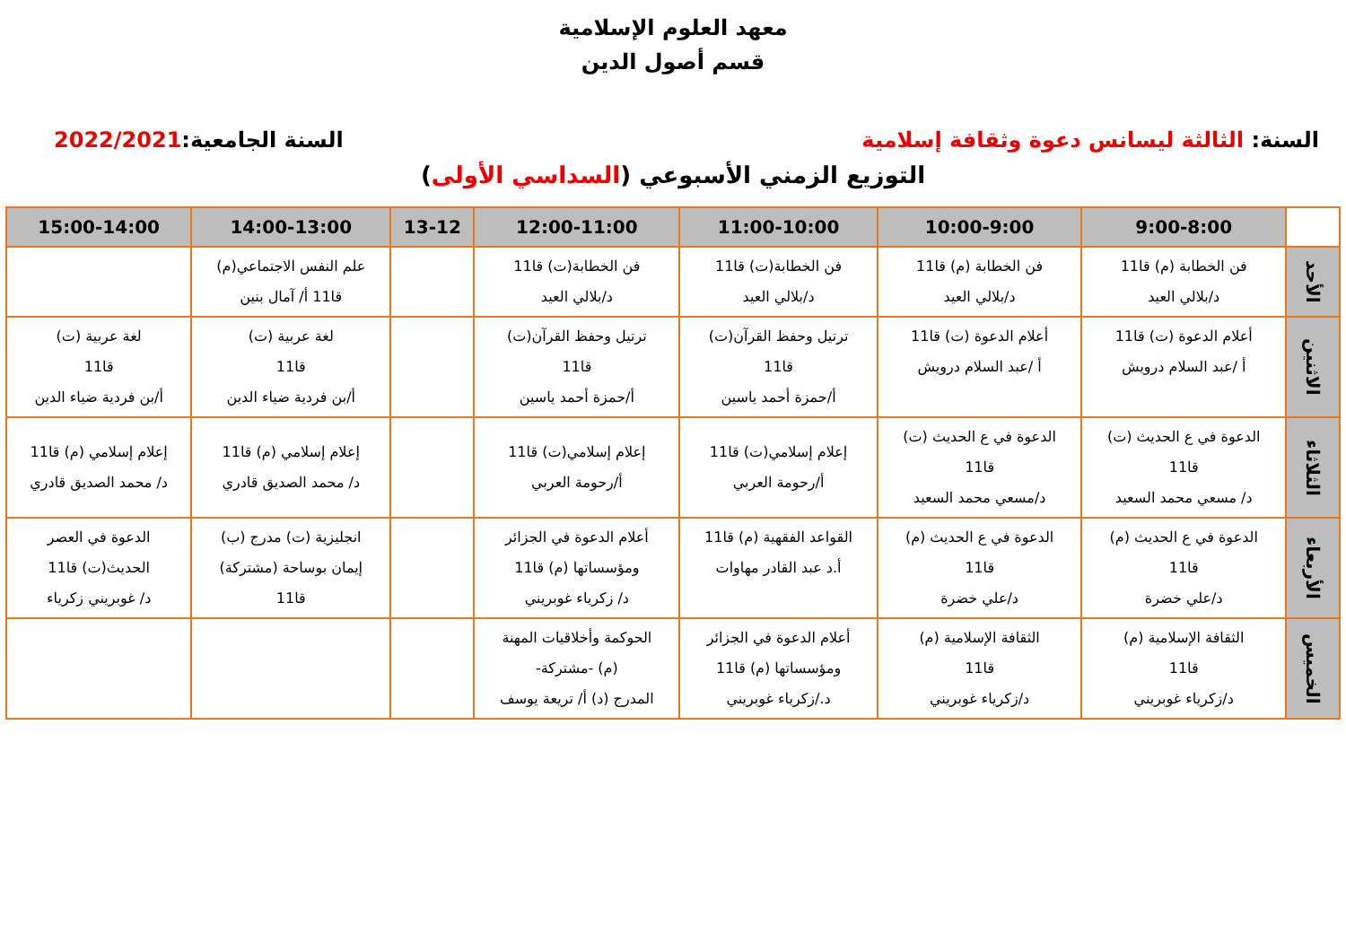معهد العلوم الإسلامية
قسم أصول الدين
السنة: الثالثة ليسانس دعوة وثقافة إسلامية السنة الجامعية:2022/2021
التوزيع الزمني الأسبوعي (السداسي الأولى)
| | 9:00-8:00 | 10:00-9:00 | 11:00-10:00 | 12:00-11:00 | 13-12 | 14:00-13:00 | 15:00-14:00 |
| --- | --- | --- | --- | --- | --- | --- | --- |
| الأحد | فن الخطابة (م) قا11 د/بلالي العيد | فن الخطابة (م) قا11 د/بلالي العيد | فن الخطابة(ت) قا11 د/بلالي العيد | فن الخطابة(ت) قا11 د/بلالي العيد | | علم النفس الاجتماعي(م) قا11 أ/ آمال بنين | |
| الاثنين | أعلام الدعوة (ت) قا11 أ /عبد السلام درويش | أعلام الدعوة (ت) قا11 أ /عبد السلام درويش | ترتيل وحفظ القرآن(ت) قا11 أ/حمزة أحمد ياسين | ترتيل وحفظ القرآن(ت) قا11 أ/حمزة أحمد ياسين | | لغة عربية (ت) قا11 أ/بن فردية ضياء الدين | لغة عربية (ت) قا11 أ/بن فردية ضياء الدين |
| الثلاثاء | الدعوة في ع الحديث (ت) قا11 د/ مسعي محمد السعيد | الدعوة في ع الحديث (ت) قا11 د/مسعي محمد السعيد | إعلام إسلامي(ت) قا11 أ/رحومة العربي | إعلام إسلامي(ت) قا11 أ/رحومة العربي | | إعلام إسلامي (م) قا11 د/ محمد الصديق قادري | إعلام إسلامي (م) قا11 د/ محمد الصديق قادري |
| الأربعاء | الدعوة في ع الحديث (م) قا11 د/علي خضرة | الدعوة في ع الحديث (م) قا11 د/علي خضرة | القواعد الفقهية (م) قا11 أ.د عبد القادر مهاوات | أعلام الدعوة في الجزائر ومؤسساتها (م) قا11 د/ زكرياء غوبريني | | انجليزية (ت) مدرج (ب) إيمان بوساحة (مشتركة) قا11 | الدعوة في العصر الحديث(ت) قا11 د/ غوبريني زكرياء |
| الخميس | الثقافة الإسلامية (م) قا11 د/زكرياء غوبريني | الثقافة الإسلامية (م) قا11 د/زكرياء غوبريني | أعلام الدعوة في الجزائر ومؤسساتها (م) قا11 د./زكرياء غوبريني | الحوكمة وأخلاقيات المهنة (م) -مشتركة- المدرج (د) أ/ تريعة يوسف | | | |